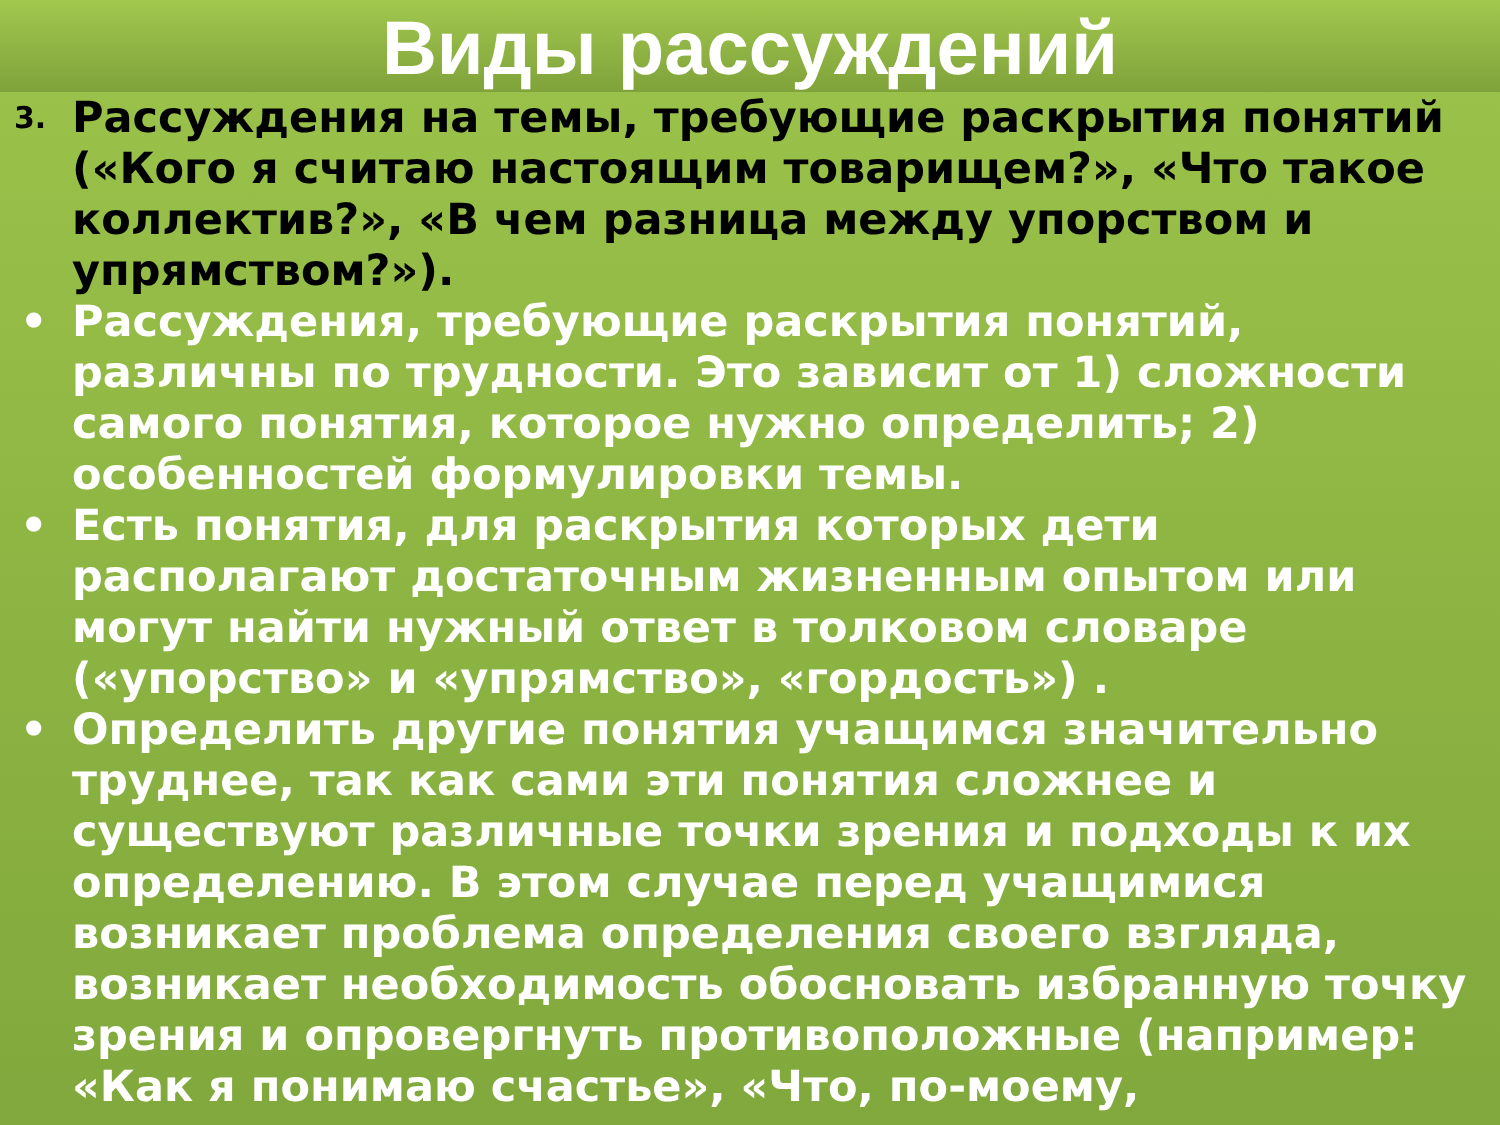Виды рассуждений
3. Рассуждения на темы, требующие раскрытия понятий («Кого я считаю настоящим товарищем?», «Что такое коллектив?», «В чем разница между упорством и упрямством?»).
• Рассуждения, требующие раскрытия понятий, различны по трудности. Это зависит от 1) сложности самого понятия, которое нужно определить; 2) особенностей формулировки темы.
• Есть понятия, для раскрытия которых дети располагают достаточным жизненным опытом или могут найти нужный ответ в толковом словаре («упорство» и «упрямство», «гордость») .
• Определить другие понятия учащимся значительно труднее, так как сами эти понятия сложнее и существуют различные точки зрения и подходы к их определению. В этом случае перед учащимися возникает проблема определения своего взгляда, возникает необходимость обосновать избранную точку зрения и опровергнуть противоположные (например: «Как я понимаю счастье», «Что, по-моему,